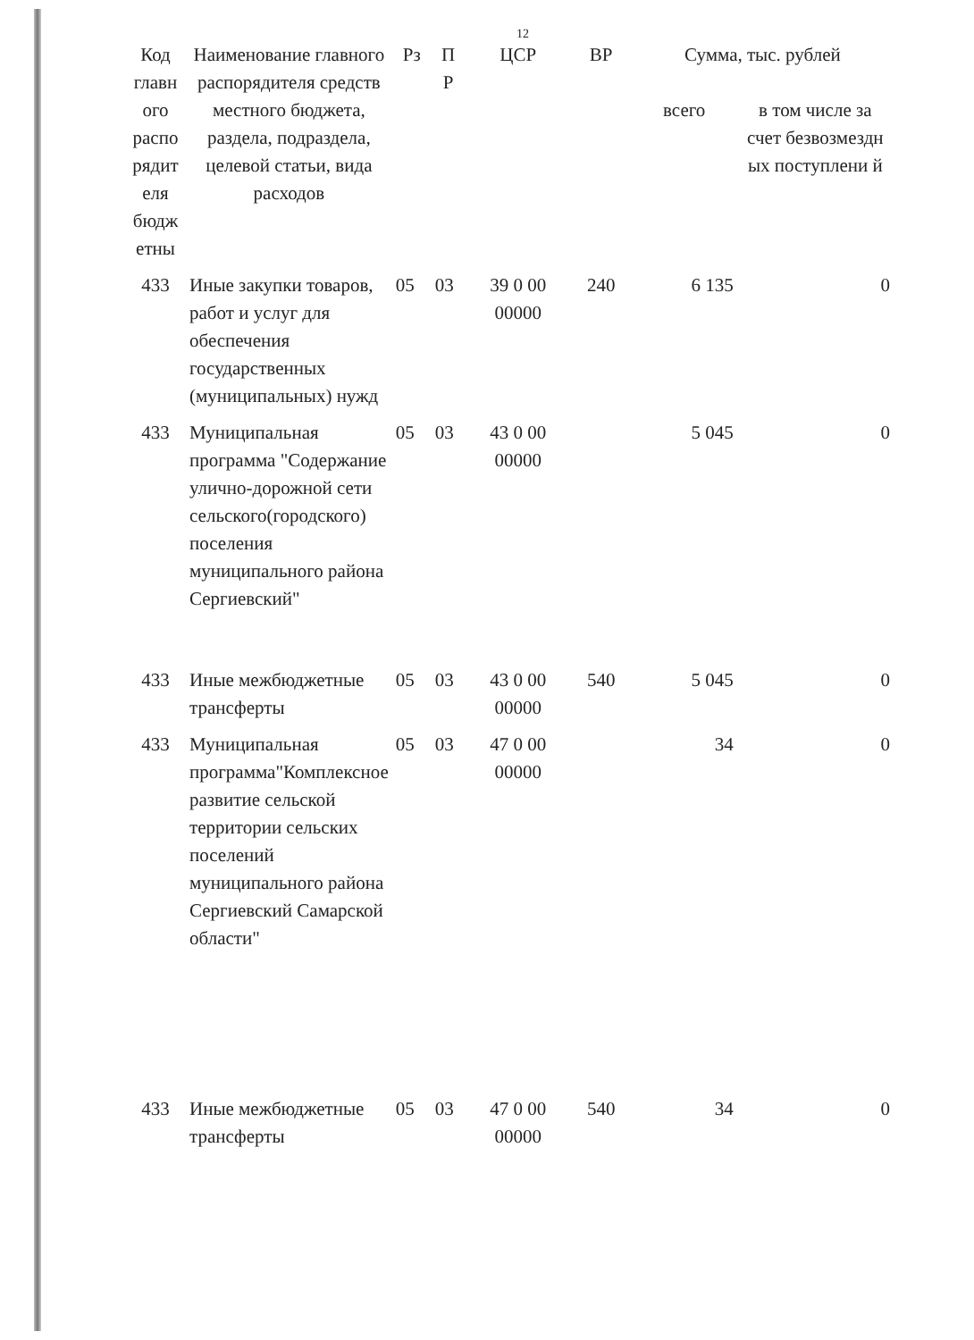12
| Код главн ого распо рядит еля бюдж етны | Наименование главного распорядителя средств местного бюджета, раздела, подраздела, целевой статьи, вида расходов | Рз | П Р | ЦСР | ВР | Сумма, тыс. рублей | |
| --- | --- | --- | --- | --- | --- | --- | --- |
| | | | | | | всего | в том числе за счет безвозмездн ых поступлени й |
| 433 | Иные закупки товаров, работ и услуг для обеспечения государственных (муниципальных) нужд | 05 | 03 | 39 0 00 00000 | 240 | 6 135 | 0 |
| 433 | Муниципальная программа "Содержание улично-дорожной сети сельского(городского) поселения муниципального района Сергиевский" | 05 | 03 | 43 0 00 00000 | | 5 045 | 0 |
| 433 | Иные межбюджетные трансферты | 05 | 03 | 43 0 00 00000 | 540 | 5 045 | 0 |
| 433 | Муниципальная программа"Комплексное развитие сельской территории сельских поселений муниципального района Сергиевский Самарской области" | 05 | 03 | 47 0 00 00000 | | 34 | 0 |
| 433 | Иные межбюджетные трансферты | 05 | 03 | 47 0 00 00000 | 540 | 34 | 0 |